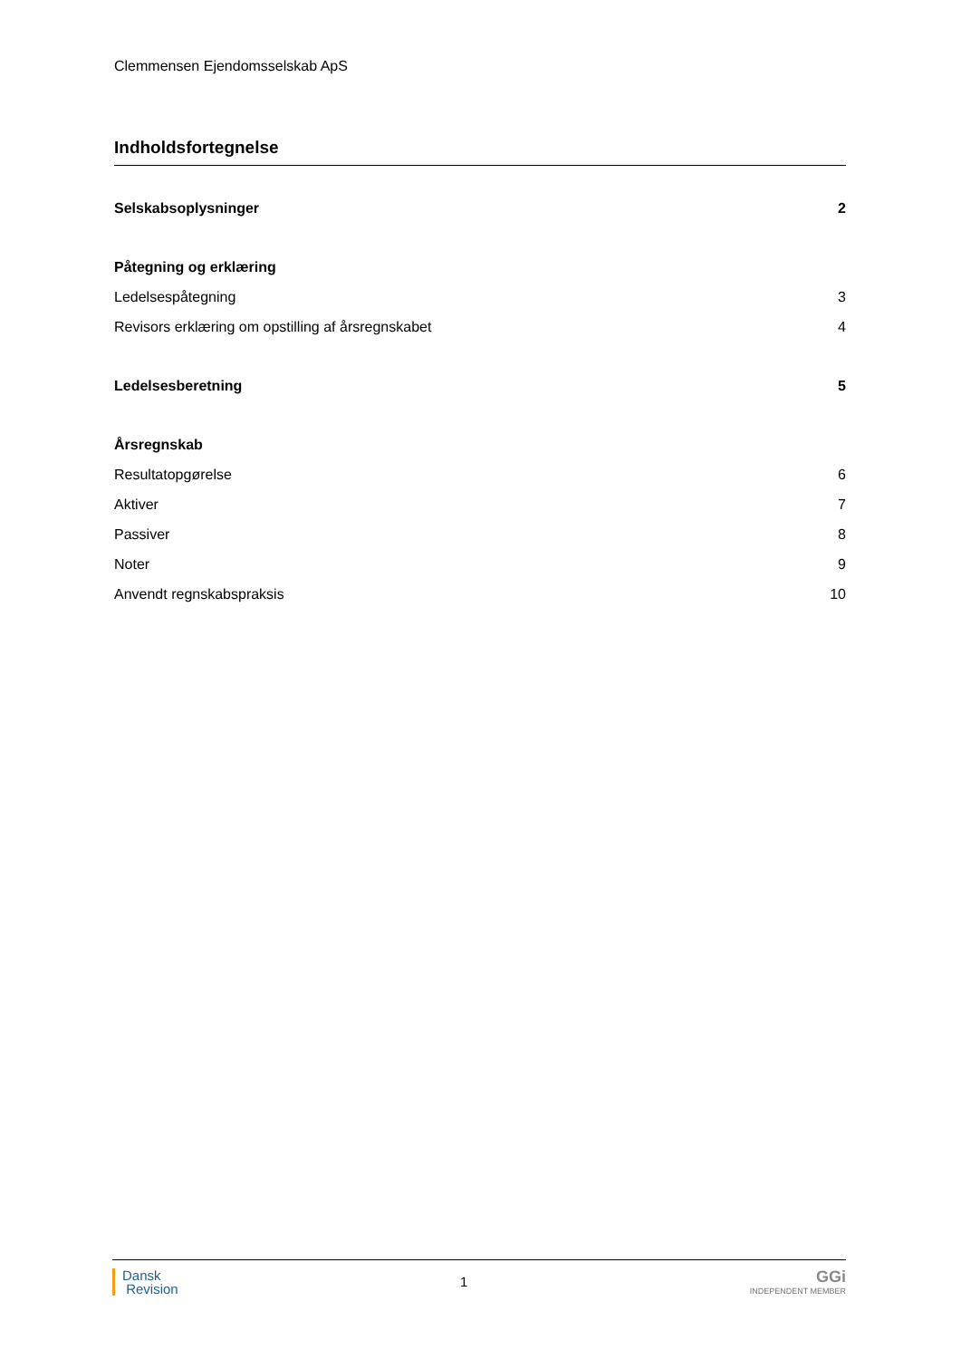Clemmensen Ejendomsselskab ApS
Indholdsfortegnelse
Selskabsoplysninger 2
Påtegning og erklæring
Ledelsespåtegning 3
Revisors erklæring om opstilling af årsregnskabet 4
Ledelsesberetning 5
Årsregnskab
Resultatopgørelse 6
Aktiver 7
Passiver 8
Noter 9
Anvendt regnskabspraksis 10
Dansk
Revision
1
GGi
INDEPENDENT MEMBER